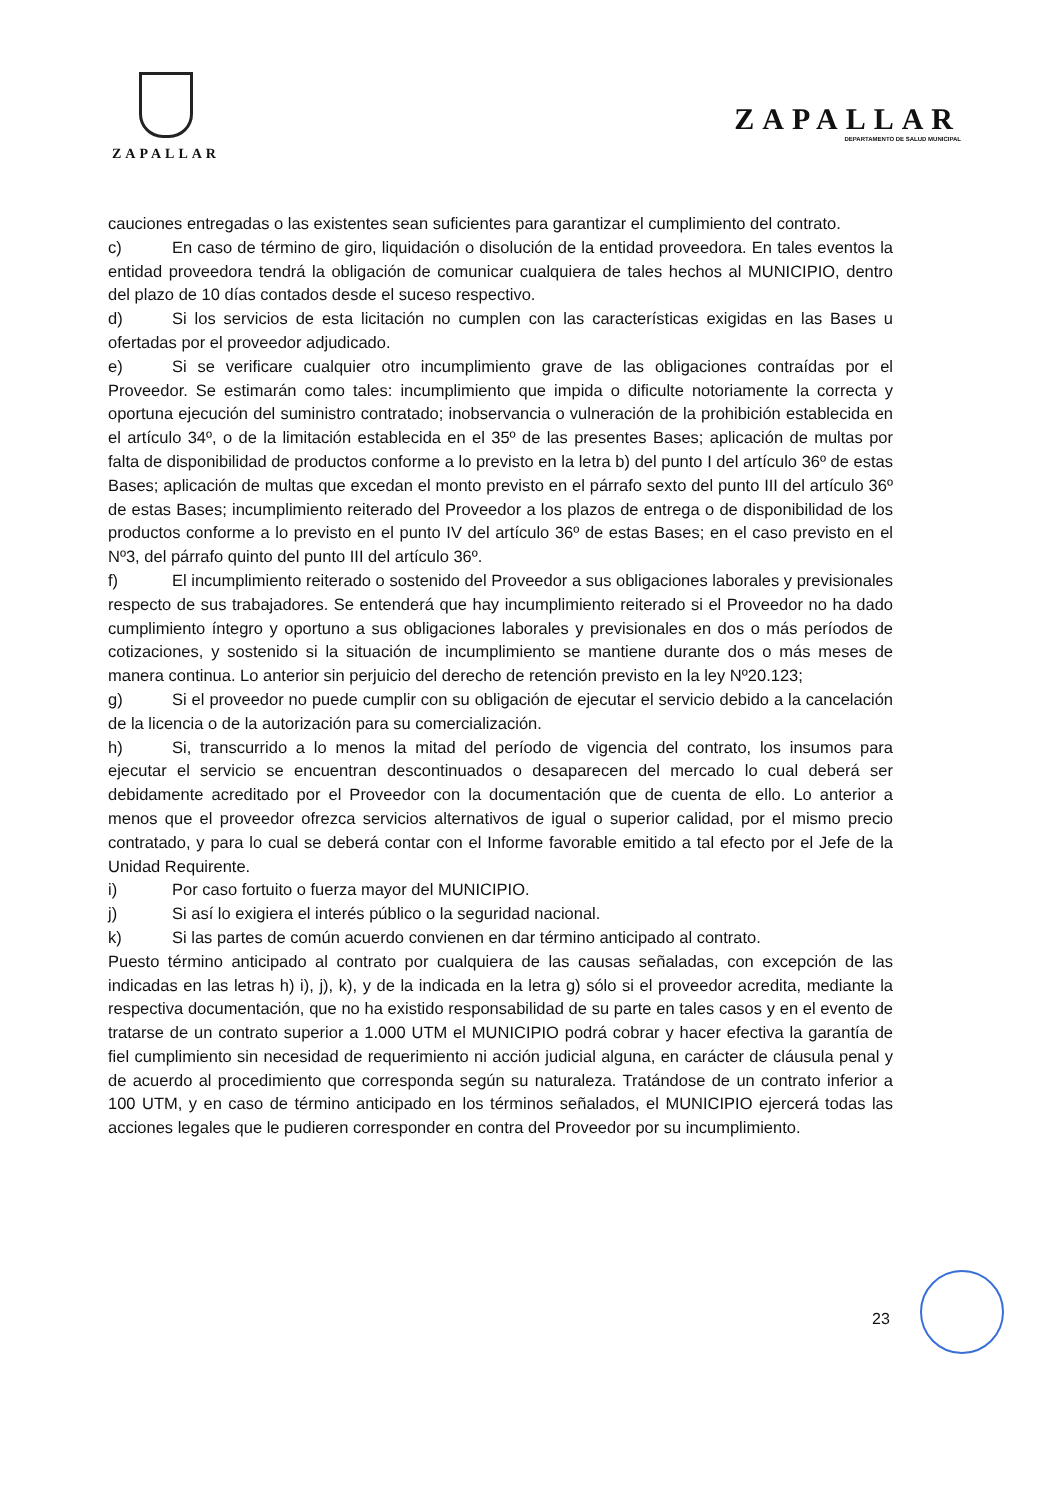ZAPALLAR
ZAPALLAR
DEPARTAMENTO DE SALUD MUNICIPAL
cauciones entregadas o las existentes sean suficientes para garantizar el cumplimiento del contrato.
c) En caso de término de giro, liquidación o disolución de la entidad proveedora. En tales eventos la entidad proveedora tendrá la obligación de comunicar cualquiera de tales hechos al MUNICIPIO, dentro del plazo de 10 días contados desde el suceso respectivo.
d) Si los servicios de esta licitación no cumplen con las características exigidas en las Bases u ofertadas por el proveedor adjudicado.
e) Si se verificare cualquier otro incumplimiento grave de las obligaciones contraídas por el Proveedor. Se estimarán como tales: incumplimiento que impida o dificulte notoriamente la correcta y oportuna ejecución del suministro contratado; inobservancia o vulneración de la prohibición establecida en el artículo 34º, o de la limitación establecida en el 35º de las presentes Bases; aplicación de multas por falta de disponibilidad de productos conforme a lo previsto en la letra b) del punto I del artículo 36º de estas Bases; aplicación de multas que excedan el monto previsto en el párrafo sexto del punto III del artículo 36º de estas Bases; incumplimiento reiterado del Proveedor a los plazos de entrega o de disponibilidad de los productos conforme a lo previsto en el punto IV del artículo 36º de estas Bases; en el caso previsto en el Nº3, del párrafo quinto del punto III del artículo 36º.
f) El incumplimiento reiterado o sostenido del Proveedor a sus obligaciones laborales y previsionales respecto de sus trabajadores. Se entenderá que hay incumplimiento reiterado si el Proveedor no ha dado cumplimiento íntegro y oportuno a sus obligaciones laborales y previsionales en dos o más períodos de cotizaciones, y sostenido si la situación de incumplimiento se mantiene durante dos o más meses de manera continua. Lo anterior sin perjuicio del derecho de retención previsto en la ley Nº20.123;
g) Si el proveedor no puede cumplir con su obligación de ejecutar el servicio debido a la cancelación de la licencia o de la autorización para su comercialización.
h) Si, transcurrido a lo menos la mitad del período de vigencia del contrato, los insumos para ejecutar el servicio se encuentran descontinuados o desaparecen del mercado lo cual deberá ser debidamente acreditado por el Proveedor con la documentación que de cuenta de ello. Lo anterior a menos que el proveedor ofrezca servicios alternativos de igual o superior calidad, por el mismo precio contratado, y para lo cual se deberá contar con el Informe favorable emitido a tal efecto por el Jefe de la Unidad Requirente.
i) Por caso fortuito o fuerza mayor del MUNICIPIO.
j) Si así lo exigiera el interés público o la seguridad nacional.
k) Si las partes de común acuerdo convienen en dar término anticipado al contrato.
Puesto término anticipado al contrato por cualquiera de las causas señaladas, con excepción de las indicadas en las letras h) i), j), k), y de la indicada en la letra g) sólo si el proveedor acredita, mediante la respectiva documentación, que no ha existido responsabilidad de su parte en tales casos y en el evento de tratarse de un contrato superior a 1.000 UTM el MUNICIPIO podrá cobrar y hacer efectiva la garantía de fiel cumplimiento sin necesidad de requerimiento ni acción judicial alguna, en carácter de cláusula penal y de acuerdo al procedimiento que corresponda según su naturaleza. Tratándose de un contrato inferior a 100 UTM, y en caso de término anticipado en los términos señalados, el MUNICIPIO ejercerá todas las acciones legales que le pudieren corresponder en contra del Proveedor por su incumplimiento.
23